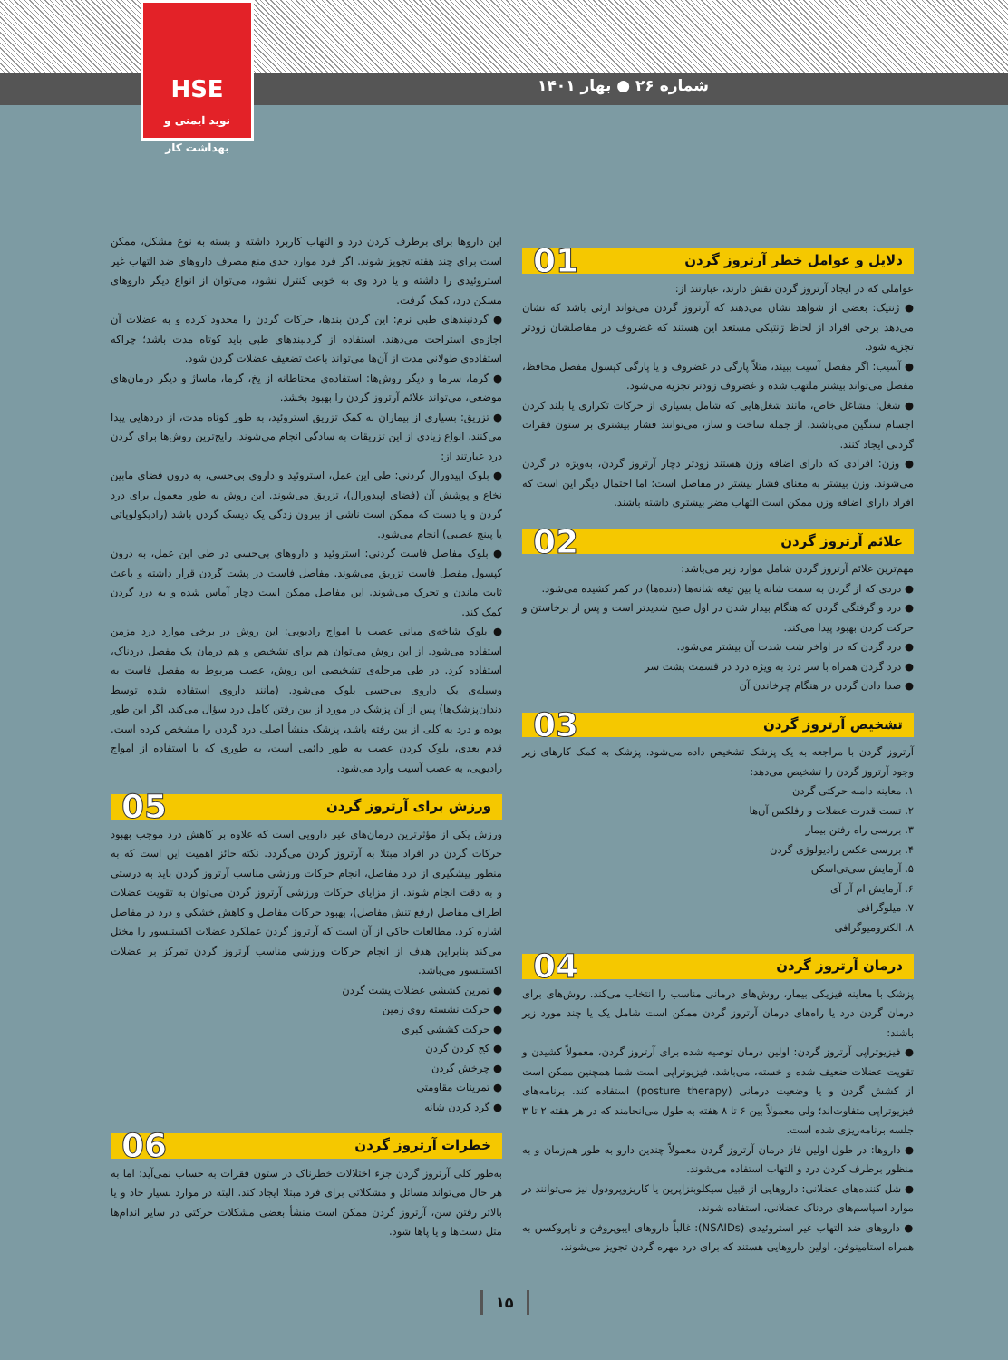شماره ۲۶ ● بهار ۱۴۰۱
HSE
نوید ایمنی و بهداشت کار
دلایل و عوامل خطر آرتروز گردن 01
عواملی که در ایجاد آرتروز گردن نقش دارند، عبارتند از:
● ژنتیک: بعضی از شواهد نشان می‌دهند که آرتروز گردن می‌تواند ارثی باشد که نشان می‌دهد برخی افراد از لحاظ ژنتیکی مستعد این هستند که غضروف در مفاصلشان زودتر تجزیه شود.
● آسیب: اگر مفصل آسیب ببیند، مثلاً پارگی در غضروف و یا پارگی کپسول مفصل محافظ، مفصل می‌تواند بیشتر ملتهب شده و غضروف زودتر تجزیه می‌شود.
● شغل: مشاغل خاص، مانند شغل‌هایی که شامل بسیاری از حرکات تکراری یا بلند کردن اجسام سنگین می‌باشند، از جمله ساخت و ساز، می‌توانند فشار بیشتری بر ستون فقرات گردنی ایجاد کنند.
● وزن: افرادی که دارای اضافه وزن هستند زودتر دچار آرتروز گردن، به‌ویژه در گردن می‌شوند. وزن بیشتر به معنای فشار بیشتر در مفاصل است؛ اما احتمال دیگر این است که افراد دارای اضافه وزن ممکن است التهاب مضر بیشتری داشته باشند.
علائم آرتروز گردن 02
مهم‌ترین علائم آرتروز گردن شامل موارد زیر می‌باشد:
● دردی که از گردن به سمت شانه یا بین تیغه شانه‌ها (دنده‌ها) در کمر کشیده می‌شود.
● درد و گرفتگی گردن که هنگام بیدار شدن در اول صبح شدیدتر است و پس از برخاستن و حرکت کردن بهبود پیدا می‌کند.
● درد گردن که در اواخر شب شدت آن بیشتر می‌شود.
● درد گردن همراه با سر درد به ویژه درد در قسمت پشت سر
● صدا دادن گردن در هنگام چرخاندن آن
تشخیص آرتروز گردن 03
آرتروز گردن با مراجعه به یک پزشک تشخیص داده می‌شود. پزشک به کمک کارهای زیر وجود آرتروز گردن را تشخیص می‌دهد:
۱. معاینه دامنه حرکتی گردن
۲. تست قدرت عضلات و رفلکس آن‌ها
۳. بررسی راه رفتن بیمار
۴. بررسی عکس رادیولوژی گردن
۵. آزمایش سی‌تی‌اسکن
۶. آزمایش ام آر آی
۷. میلوگرافی
۸. الکترومیوگرافی
درمان آرتروز گردن 04
پزشک با معاینه فیزیکی بیمار، روش‌های درمانی مناسب را انتخاب می‌کند. روش‌های برای درمان گردن درد یا راه‌های درمان آرتروز گردن ممکن است شامل یک یا چند مورد زیر باشند:
● فیزیوتراپی آرتروز گردن: اولین درمان توصیه شده برای آرتروز گردن، معمولاً کشیدن و تقویت عضلات ضعیف شده و خسته، می‌باشد. فیزیوتراپی است شما همچنین ممکن است از کشش گردن و یا وضعیت درمانی (posture therapy) استفاده کند. برنامه‌های فیزیوتراپی متفاوت‌اند؛ ولی معمولاً بین ۶ تا ۸ هفته به طول می‌انجامند که در هر هفته ۲ تا ۳ جلسه برنامه‌ریزی شده است.
● داروها: در طول اولین فاز درمان آرتروز گردن معمولاً چندین دارو به طور هم‌زمان و به منظور برطرف کردن درد و التهاب استفاده می‌شوند.
● شل کننده‌های عضلانی: داروهایی از قبیل سیکلوبنزاپرین یا کاریزوپرودول نیز می‌توانند در موارد اسپاسم‌های دردناک عضلانی، استفاده شوند.
● داروهای ضد التهاب غیر استروئیدی (NSAIDs): غالباً داروهای ایبوپروفن و ناپروکسن به همراه استامینوفن، اولین داروهایی هستند که برای درد مهره گردن تجویز می‌شوند.
این داروها برای برطرف کردن درد و التهاب کاربرد داشته و بسته به نوع مشکل، ممکن است برای چند هفته تجویز شوند. اگر فرد موارد جدی منع مصرف داروهای ضد التهاب غیر استروئیدی را داشته و یا درد وی به خوبی کنترل نشود، می‌توان از انواع دیگر داروهای مسکن درد، کمک گرفت.
● گردنبندهای طبی نرم: این گردن بندها، حرکات گردن را محدود کرده و به عضلات آن اجازه‌ی استراحت می‌دهند. استفاده از گردنبندهای طبی باید کوتاه مدت باشد؛ چراکه استفاده‌ی طولانی مدت از آن‌ها می‌تواند باعث تضعیف عضلات گردن شود.
● گرما، سرما و دیگر روش‌ها: استفاده‌ی محتاطانه از یخ، گرما، ماساژ و دیگر درمان‌های موضعی، می‌تواند علائم آرتروز گردن را بهبود بخشد.
● تزریق: بسیاری از بیماران به کمک تزریق استروئید، به طور کوتاه مدت، از دردهایی پیدا می‌کنند. انواع زیادی از این تزریقات به سادگی انجام می‌شوند. رایج‌ترین روش‌ها برای گردن درد عبارتند از:
● بلوک اپیدورال گردنی: طی این عمل، استروئید و داروی بی‌حسی، به درون فضای مابین نخاع و پوشش آن (فضای اپیدورال)، تزریق می‌شوند. این روش به طور معمول برای درد گردن و یا دست که ممکن است ناشی از بیرون زدگی یک دیسک گردن باشد (رادیکولوپاتی یا پینچ عصبی) انجام می‌شود.
● بلوک مفاصل فاست گردنی: استروئید و داروهای بی‌حسی در طی این عمل، به درون کپسول مفصل فاست تزریق می‌شوند. مفاصل فاست در پشت گردن قرار داشته و باعث ثابت ماندن و تحرک می‌شوند. این مفاصل ممکن است دچار آماس شده و به درد گردن کمک کند.
● بلوک شاخه‌ی میانی عصب با امواج رادیویی: این روش در برخی موارد درد مزمن استفاده می‌شود. از این روش می‌توان هم برای تشخیص و هم درمان یک مفصل دردناک، استفاده کرد. در طی مرحله‌ی تشخیصی این روش، عصب مربوط به مفصل فاست به وسیله‌ی یک داروی بی‌حسی بلوک می‌شود. (مانند داروی استفاده شده توسط دندان‌پزشک‌ها) پس از آن پزشک در مورد از بین رفتن کامل درد سؤال می‌کند، اگر این طور بوده و درد به کلی از بین رفته باشد، پزشک منشأ اصلی درد گردن را مشخص کرده است. قدم بعدی، بلوک کردن عصب به طور دائمی است، به طوری که با استفاده از امواج رادیویی، به عصب آسیب وارد می‌شود.
ورزش برای آرتروز گردن 05
ورزش یکی از مؤثرترین درمان‌های غیر دارویی است که علاوه بر کاهش درد موجب بهبود حرکات گردن در افراد مبتلا به آرتروز گردن می‌گردد. نکته حائز اهمیت این است که به منظور پیشگیری از درد مفاصل، انجام حرکات ورزشی مناسب آرتروز گردن باید به درستی و به دقت انجام شوند. از مزایای حرکات ورزشی آرتروز گردن می‌توان به تقویت عضلات اطراف مفاصل (رفع تنش مفاصل)، بهبود حرکات مفاصل و کاهش خشکی و درد در مفاصل اشاره کرد. مطالعات حاکی از آن است که آرتروز گردن عملکرد عضلات اکستنسور را مختل می‌کند بنابراین هدف از انجام حرکات ورزشی مناسب آرتروز گردن تمرکز بر عضلات اکستنسور می‌باشد.
● تمرین کششی عضلات پشت گردن
● حرکت نشسته روی زمین
● حرکت کششی کبری
● کج کردن گردن
● چرخش گردن
● تمرینات مقاومتی
● گرد کردن شانه
خطرات آرتروز گردن 06
به‌طور کلی آرتروز گردن جزء اختلالات خطرناک در ستون فقرات به حساب نمی‌آید؛ اما به هر حال می‌تواند مسائل و مشکلاتی برای فرد مبتلا ایجاد کند. البته در موارد بسیار حاد و یا بالاتر رفتن سن، آرتروز گردن ممکن است منشأ بعضی مشکلات حرکتی در سایر اندام‌ها مثل دست‌ها و یا پاها شود.
۱۵